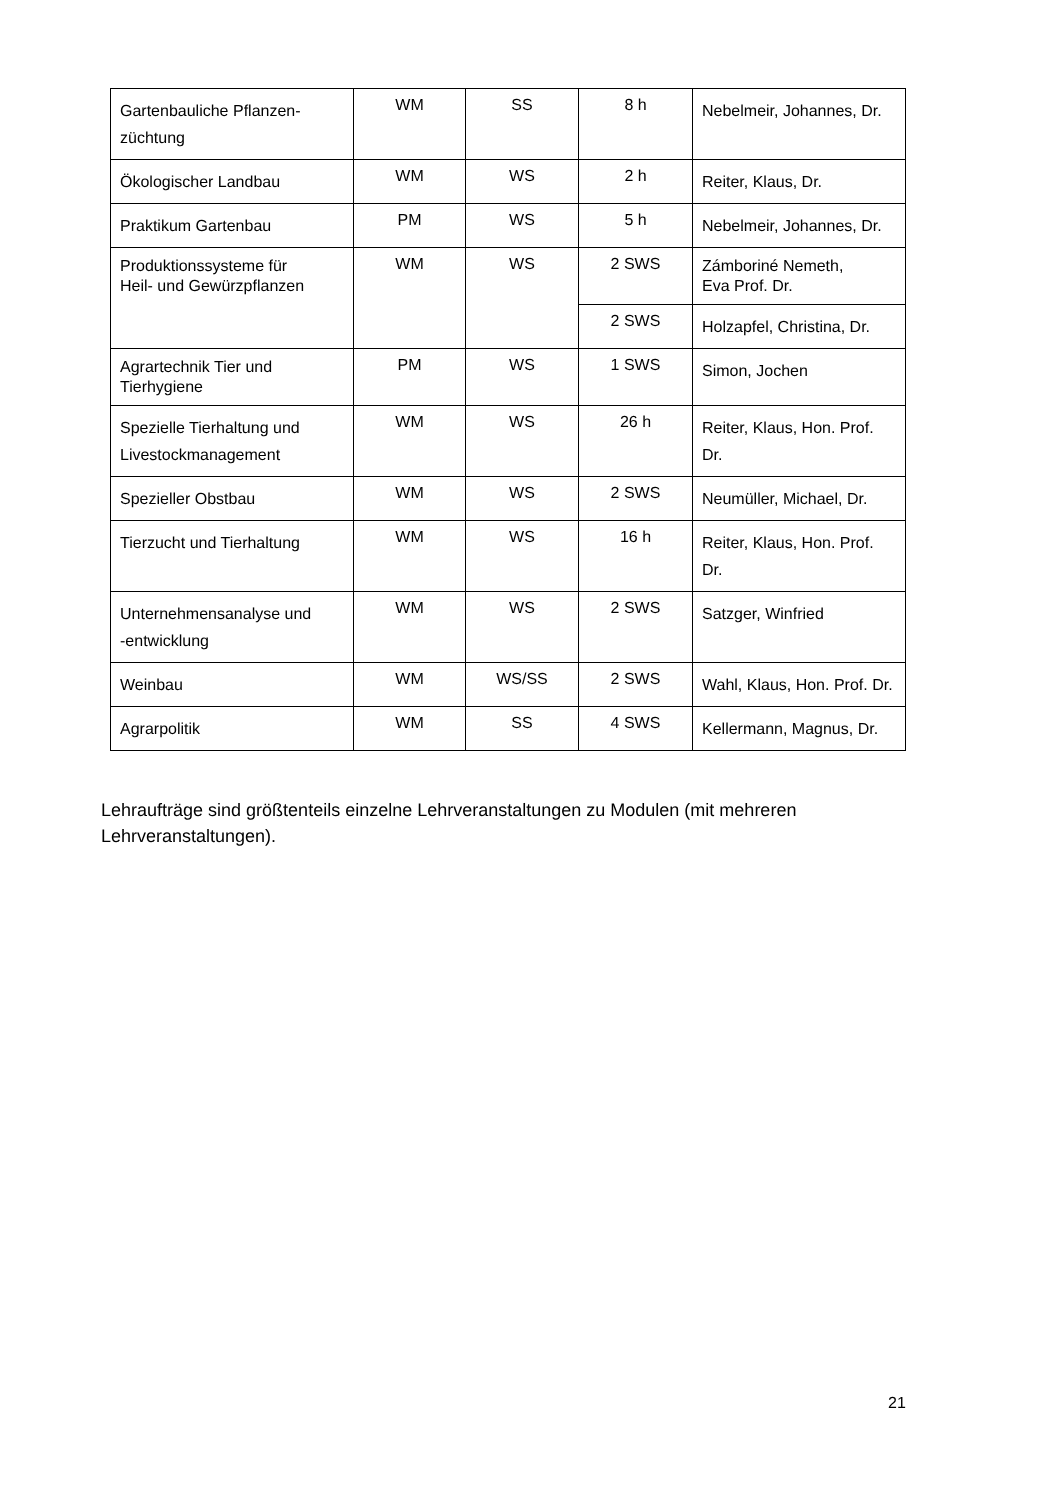| Gartenbauliche Pflanzen- züchtung | WM | SS | 8 h | Nebelmeir, Johannes, Dr. |
| Ökologischer Landbau | WM | WS | 2 h | Reiter, Klaus, Dr. |
| Praktikum Gartenbau | PM | WS | 5 h | Nebelmeir, Johannes, Dr. |
| Produktionssysteme für Heil- und Gewürzpflanzen | WM | WS | 2 SWS | Zámboriné Nemeth, Eva Prof. Dr. |
| | | | 2 SWS | Holzapfel, Christina, Dr. |
| Agrartechnik Tier und Tierhygiene | PM | WS | 1 SWS | Simon, Jochen |
| Spezielle Tierhaltung und Livestockmanagement | WM | WS | 26 h | Reiter, Klaus, Hon. Prof. Dr. |
| Spezieller Obstbau | WM | WS | 2 SWS | Neumüller, Michael, Dr. |
| Tierzucht und Tierhaltung | WM | WS | 16 h | Reiter, Klaus, Hon. Prof. Dr. |
| Unternehmensanalyse und -entwicklung | WM | WS | 2 SWS | Satzger, Winfried |
| Weinbau | WM | WS/SS | 2 SWS | Wahl, Klaus, Hon. Prof. Dr. |
| Agrarpolitik | WM | SS | 4 SWS | Kellermann, Magnus, Dr. |
Lehraufträge sind größtenteils einzelne Lehrveranstaltungen zu Modulen (mit mehreren Lehrveranstaltungen).
21